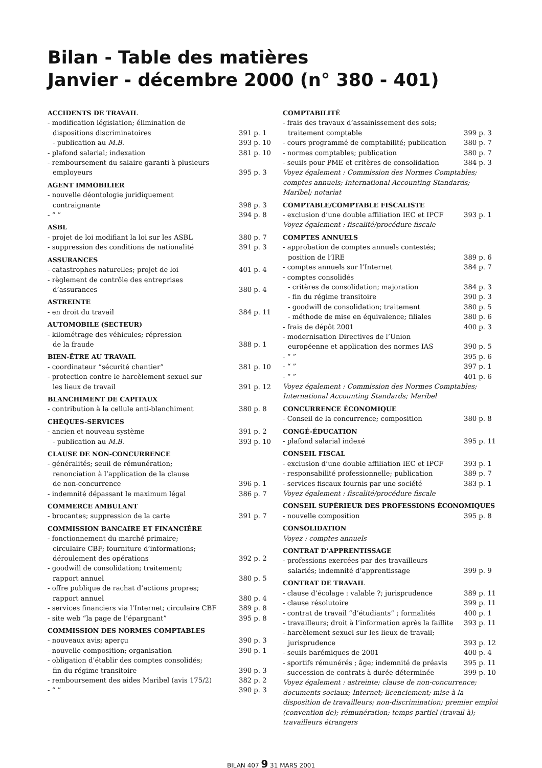Bilan - Table des matières
Janvier - décembre 2000 (n° 380 - 401)
ACCIDENTS DE TRAVAIL
- modification législation; élimination de
dispositions discriminatoires 391 p. 1
- publication au M.B. 393 p. 10
- plafond salarial; indexation 381 p. 10
- remboursement du salaire garanti à plusieurs
employeurs 395 p. 3
AGENT IMMOBILIER
- nouvelle déontologie juridiquement
contraignante 398 p. 3
- “ ” 394 p. 8
ASBL
- projet de loi modifiant la loi sur les ASBL 380 p. 7
- suppression des conditions de nationalité 391 p. 3
ASSURANCES
- catastrophes naturelles; projet de loi 401 p. 4
- règlement de contrôle des entreprises
d’assurances 380 p. 4
ASTREINTE
- en droit du travail 384 p. 11
AUTOMOBILE (SECTEUR)
- kilométrage des véhicules; répression
de la fraude 388 p. 1
BIEN-ÊTRE AU TRAVAIL
- coordinateur “sécurité chantier” 381 p. 10
- protection contre le harcèlement sexuel sur
les lieux de travail 391 p. 12
BLANCHIMENT DE CAPITAUX
- contribution à la cellule anti-blanchiment 380 p. 8
CHÈQUES-SERVICES
- ancien et nouveau système 391 p. 2
- publication au M.B. 393 p. 10
CLAUSE DE NON-CONCURRENCE
- généralités; seuil de rémunération;
renonciation à l’application de la clause
de non-concurrence 396 p. 1
- indemnité dépassant le maximum légal 386 p. 7
COMMERCE AMBULANT
- brocantes; suppression de la carte 391 p. 7
COMMISSION BANCAIRE ET FINANCIÈRE
- fonctionnement du marché primaire;
circulaire CBF; fourniture d’informations;
déroulement des opérations 392 p. 2
- goodwill de consolidation; traitement;
rapport annuel 380 p. 5
- offre publique de rachat d’actions propres;
rapport annuel 380 p. 4
- services financiers via l’Internet; circulaire CBF 389 p. 8
- site web “la page de l’épargnant” 395 p. 8
COMMISSION DES NORMES COMPTABLES
- nouveaux avis; aperçu 390 p. 3
- nouvelle composition; organisation 390 p. 1
- obligation d’établir des comptes consolidés;
fin du régime transitoire 390 p. 3
- remboursement des aides Maribel (avis 175/2) 382 p. 2
- “ ” 390 p. 3
COMPTABILITÉ
- frais des travaux d’assainissement des sols;
traitement comptable 399 p. 3
- cours programmé de comptabilité; publication 380 p. 7
- normes comptables; publication 380 p. 7
- seuils pour PME et critères de consolidation 384 p. 3
Voyez également : Commission des Normes Comptables; comptes annuels; International Accounting Standards; Maribel; notariat
COMPTABLE/COMPTABLE FISCALISTE
- exclusion d’une double affiliation IEC et IPCF 393 p. 1
Voyez également : fiscalité/procédure fiscale
COMPTES ANNUELS
- approbation de comptes annuels contestés;
position de l’IRE 389 p. 6
- comptes annuels sur l’Internet 384 p. 7
- comptes consolidés
- critères de consolidation; majoration 384 p. 3
- fin du régime transitoire 390 p. 3
- goodwill de consolidation; traitement 380 p. 5
- méthode de mise en équivalence; filiales 380 p. 6
- frais de dépôt 2001 400 p. 3
- modernisation Directives de l’Union
européenne et application des normes IAS 390 p. 5
- “ ” 395 p. 6
- “ ” 397 p. 1
- “ ” 401 p. 6
Voyez également : Commission des Normes Comptables; International Accounting Standards; Maribel
CONCURRENCE ÉCONOMIQUE
- Conseil de la concurrence; composition 380 p. 8
CONGÉ-ÉDUCATION
- plafond salarial indexé 395 p. 11
CONSEIL FISCAL
- exclusion d’une double affiliation IEC et IPCF 393 p. 1
- responsabilité professionnelle; publication 389 p. 7
- services fiscaux fournis par une société 383 p. 1
Voyez également : fiscalité/procédure fiscale
CONSEIL SUPÉRIEUR DES PROFESSIONS ÉCONOMIQUES
- nouvelle composition 395 p. 8
CONSOLIDATION
Voyez : comptes annuels
CONTRAT D’APPRENTISSAGE
- professions exercées par des travailleurs
salariés; indemnité d’apprentissage 399 p. 9
CONTRAT DE TRAVAIL
- clause d’écolage : valable ?; jurisprudence 389 p. 11
- clause résolutoire 399 p. 11
- contrat de travail “d’étudiants” ; formalités 400 p. 1
- travailleurs; droit à l’information après la faillite 393 p. 11
- harcèlement sexuel sur les lieux de travail;
jurisprudence 393 p. 12
- seuils barémiques de 2001 400 p. 4
- sportifs rémunérés ; âge; indemnité de préavis 395 p. 11
- succession de contrats à durée déterminée 399 p. 10
Voyez également : astreinte; clause de non-concurrence; documents sociaux; Internet; licenciement; mise à la disposition de travailleurs; non-discrimination; premier emploi (convention de); rémunération; temps partiel (travail à); travailleurs étrangers
BILAN 407 9 31 MARS 2001